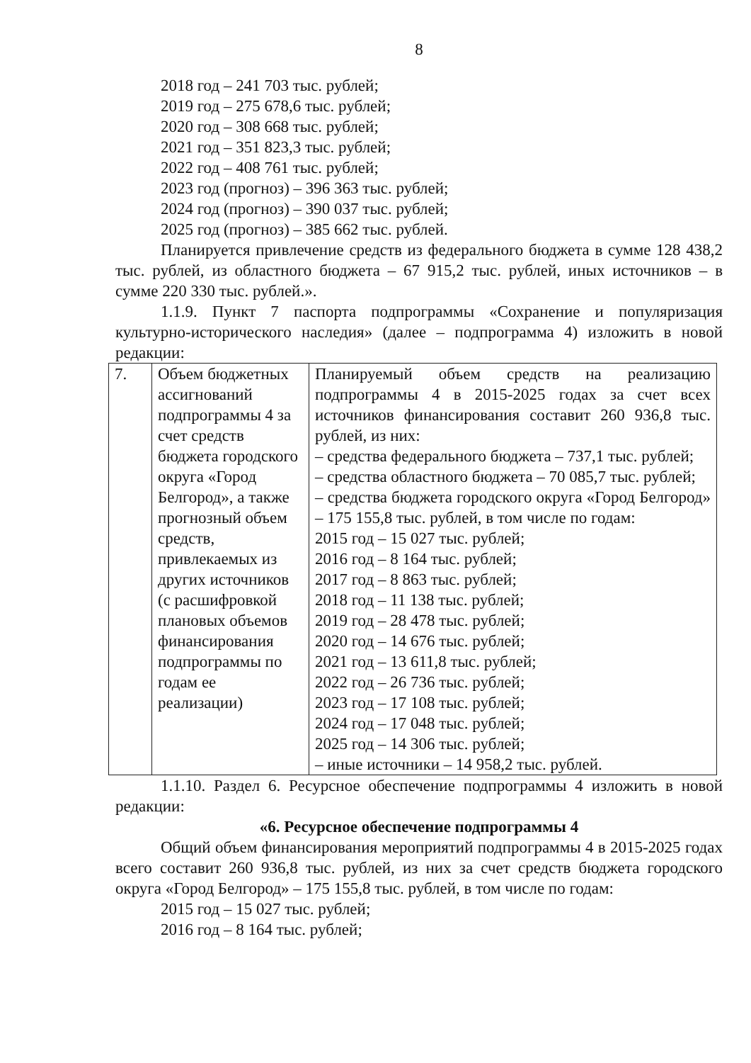8
2018 год – 241 703 тыс. рублей;
2019 год – 275 678,6 тыс. рублей;
2020 год – 308 668 тыс. рублей;
2021 год – 351 823,3 тыс. рублей;
2022 год – 408 761 тыс. рублей;
2023 год (прогноз) – 396 363 тыс. рублей;
2024 год (прогноз) – 390 037 тыс. рублей;
2025 год (прогноз) – 385 662 тыс. рублей.
Планируется привлечение средств из федерального бюджета в сумме 128 438,2 тыс. рублей, из областного бюджета – 67 915,2 тыс. рублей, иных источников – в сумме 220 330 тыс. рублей.».
1.1.9. Пункт 7 паспорта подпрограммы «Сохранение и популяризация культурно-исторического наследия» (далее – подпрограмма 4) изложить в новой редакции:
| 7. | Объем бюджетных ассигнований подпрограммы 4 за счет средств бюджета городского округа «Город Белгород», а также прогнозный объем средств, привлекаемых из других источников (с расшифровкой плановых объемов финансирования подпрограммы по годам ее реализации) | Планируемый объем средств на реализацию подпрограммы 4 в 2015-2025 годах за счет всех источников финансирования составит 260 936,8 тыс. рублей, из них: – средства федерального бюджета – 737,1 тыс. рублей; – средства областного бюджета – 70 085,7 тыс. рублей; – средства бюджета городского округа «Город Белгород» – 175 155,8 тыс. рублей, в том числе по годам: 2015 год – 15 027 тыс. рублей; 2016 год – 8 164 тыс. рублей; 2017 год – 8 863 тыс. рублей; 2018 год – 11 138 тыс. рублей; 2019 год – 28 478 тыс. рублей; 2020 год – 14 676 тыс. рублей; 2021 год – 13 611,8 тыс. рублей; 2022 год – 26 736 тыс. рублей; 2023 год – 17 108 тыс. рублей; 2024 год – 17 048 тыс. рублей; 2025 год – 14 306 тыс. рублей; – иные источники – 14 958,2 тыс. рублей. |
1.1.10. Раздел 6. Ресурсное обеспечение подпрограммы 4 изложить в новой редакции:
«6. Ресурсное обеспечение подпрограммы 4
Общий объем финансирования мероприятий подпрограммы 4 в 2015-2025 годах всего составит 260 936,8 тыс. рублей, из них за счет средств бюджета городского округа «Город Белгород» – 175 155,8 тыс. рублей, в том числе по годам:
2015 год – 15 027 тыс. рублей;
2016 год – 8 164 тыс. рублей;